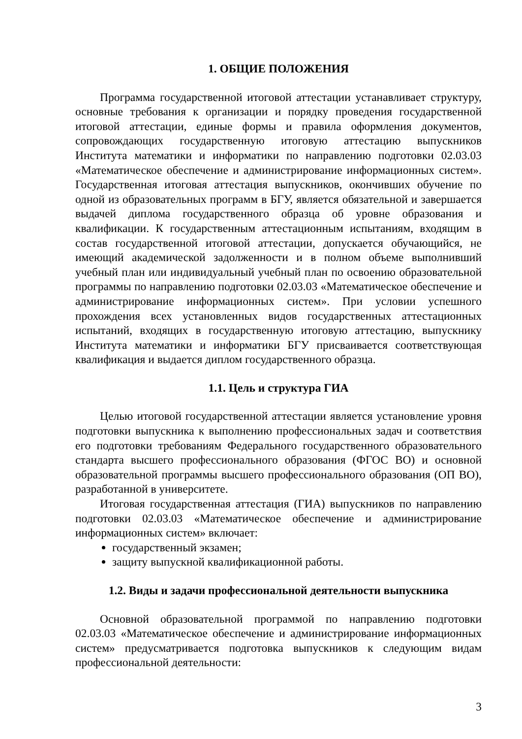1. ОБЩИЕ ПОЛОЖЕНИЯ
Программа государственной итоговой аттестации устанавливает структуру, основные требования к организации и порядку проведения государственной итоговой аттестации, единые формы и правила оформления документов, сопровождающих государственную итоговую аттестацию выпускников Института математики и информатики по направлению подготовки 02.03.03 «Математическое обеспечение и администрирование информационных систем». Государственная итоговая аттестация выпускников, окончивших обучение по одной из образовательных программ в БГУ, является обязательной и завершается выдачей диплома государственного образца об уровне образования и квалификации. К государственным аттестационным испытаниям, входящим в состав государственной итоговой аттестации, допускается обучающийся, не имеющий академической задолженности и в полном объеме выполнивший учебный план или индивидуальный учебный план по освоению образовательной программы по направлению подготовки 02.03.03 «Математическое обеспечение и администрирование информационных систем». При условии успешного прохождения всех установленных видов государственных аттестационных испытаний, входящих в государственную итоговую аттестацию, выпускнику Института математики и информатики БГУ присваивается соответствующая квалификация и выдается диплом государственного образца.
1.1. Цель и структура ГИА
Целью итоговой государственной аттестации является установление уровня подготовки выпускника к выполнению профессиональных задач и соответствия его подготовки требованиям Федерального государственного образовательного стандарта высшего профессионального образования (ФГОС ВО) и основной образовательной программы высшего профессионального образования (ОП ВО), разработанной в университете.
Итоговая государственная аттестация (ГИА) выпускников по направлению подготовки 02.03.03 «Математическое обеспечение и администрирование информационных систем» включает:
государственный экзамен;
защиту выпускной квалификационной работы.
1.2. Виды и задачи профессиональной деятельности выпускника
Основной образовательной программой по направлению подготовки 02.03.03 «Математическое обеспечение и администрирование информационных систем» предусматривается подготовка выпускников к следующим видам профессиональной деятельности:
3